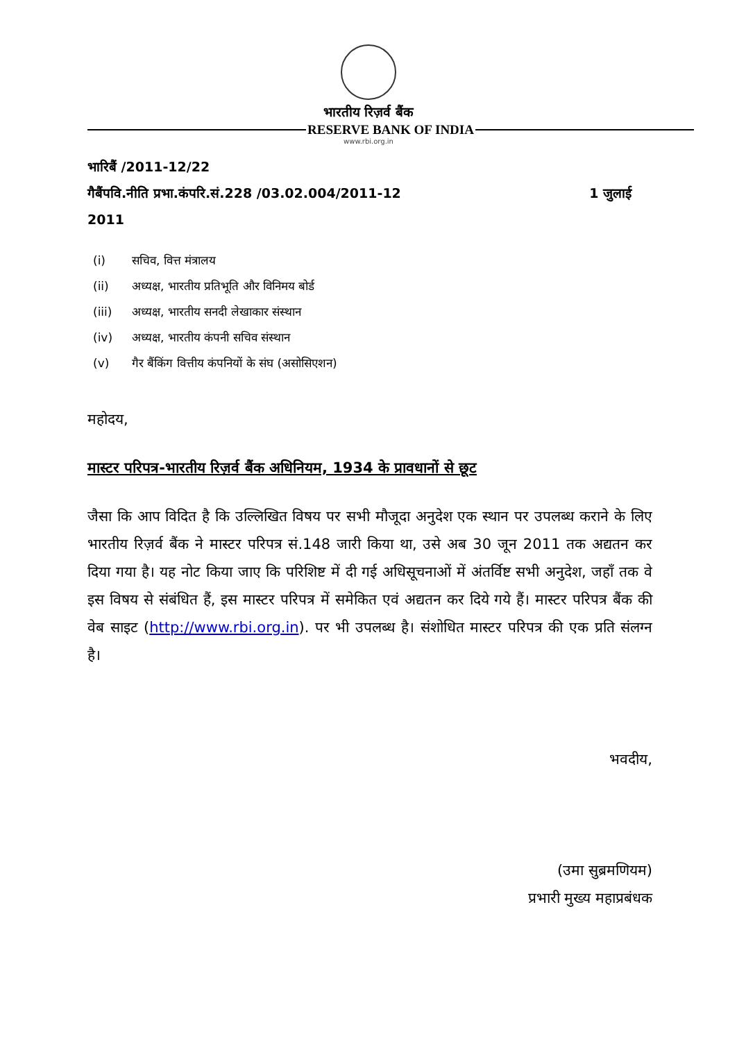भारतीय रिज़र्व बैंक
RESERVE BANK OF INDIA
www.rbi.org.in
भारिबैं /2011-12/22
गैबैंपवि.नीति प्रभा.कंपरि.सं.228 /03.02.004/2011-12 1 जुलाई
2011
(i) सचिव, वित्त मंत्रालय
(ii) अध्यक्ष, भारतीय प्रतिभूति और विनिमय बोर्ड
(iii) अध्यक्ष, भारतीय सनदी लेखाकार संस्थान
(iv) अध्यक्ष, भारतीय कंपनी सचिव संस्थान
(v) गैर बैंकिंग वित्तीय कंपनियों के संघ (असोसिएशन)
महोदय,
मास्टर परिपत्र-भारतीय रिज़र्व बैंक अधिनियम, 1934 के प्रावधानों से छूट
जैसा कि आप विदित है कि उल्लिखित विषय पर सभी मौजूदा अनुदेश एक स्थान पर उपलब्ध कराने के लिए भारतीय रिज़र्व बैंक ने मास्टर परिपत्र सं.148 जारी किया था, उसे अब 30 जून 2011 तक अद्यतन कर दिया गया है। यह नोट किया जाए कि परिशिष्ट में दी गई अधिसूचनाओं में अंतर्विष्ट सभी अनुदेश, जहाँ तक वे इस विषय से संबंधित हैं, इस मास्टर परिपत्र में समेकित एवं अद्यतन कर दिये गये हैं। मास्टर परिपत्र बैंक की वेब साइट (http://www.rbi.org.in). पर भी उपलब्ध है। संशोधित मास्टर परिपत्र की एक प्रति संलग्न है।
भवदीय,
(उमा सुब्रमणियम)
प्रभारी मुख्य महाप्रबंधक